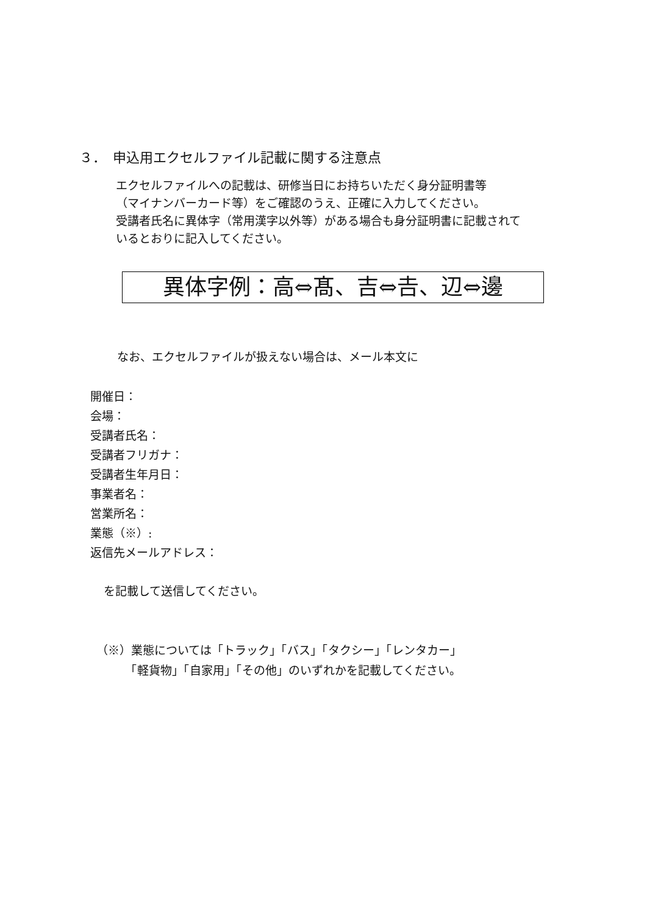３．　申込用エクセルファイル記載に関する注意点
エクセルファイルへの記載は、研修当日にお持ちいただく身分証明書等
（マイナンバーカード等）をご確認のうえ、正確に入力してください。
受講者氏名に異体字（常用漢字以外等）がある場合も身分証明書に記載されて
いるとおりに記入してください。
異体字例：高⇔髙、吉⇔𠮷、辺⇔邊
なお、エクセルファイルが扱えない場合は、メール本文に
開催日：
会場：
受講者氏名：
受講者フリガナ：
受講者生年月日：
事業者名：
営業所名：
業態（※）:
返信先メールアドレス：
を記載して送信してください。
（※）業態については「トラック」「バス」「タクシー」「レンタカー」
　　　「軽貨物」「自家用」「その他」のいずれかを記載してください。